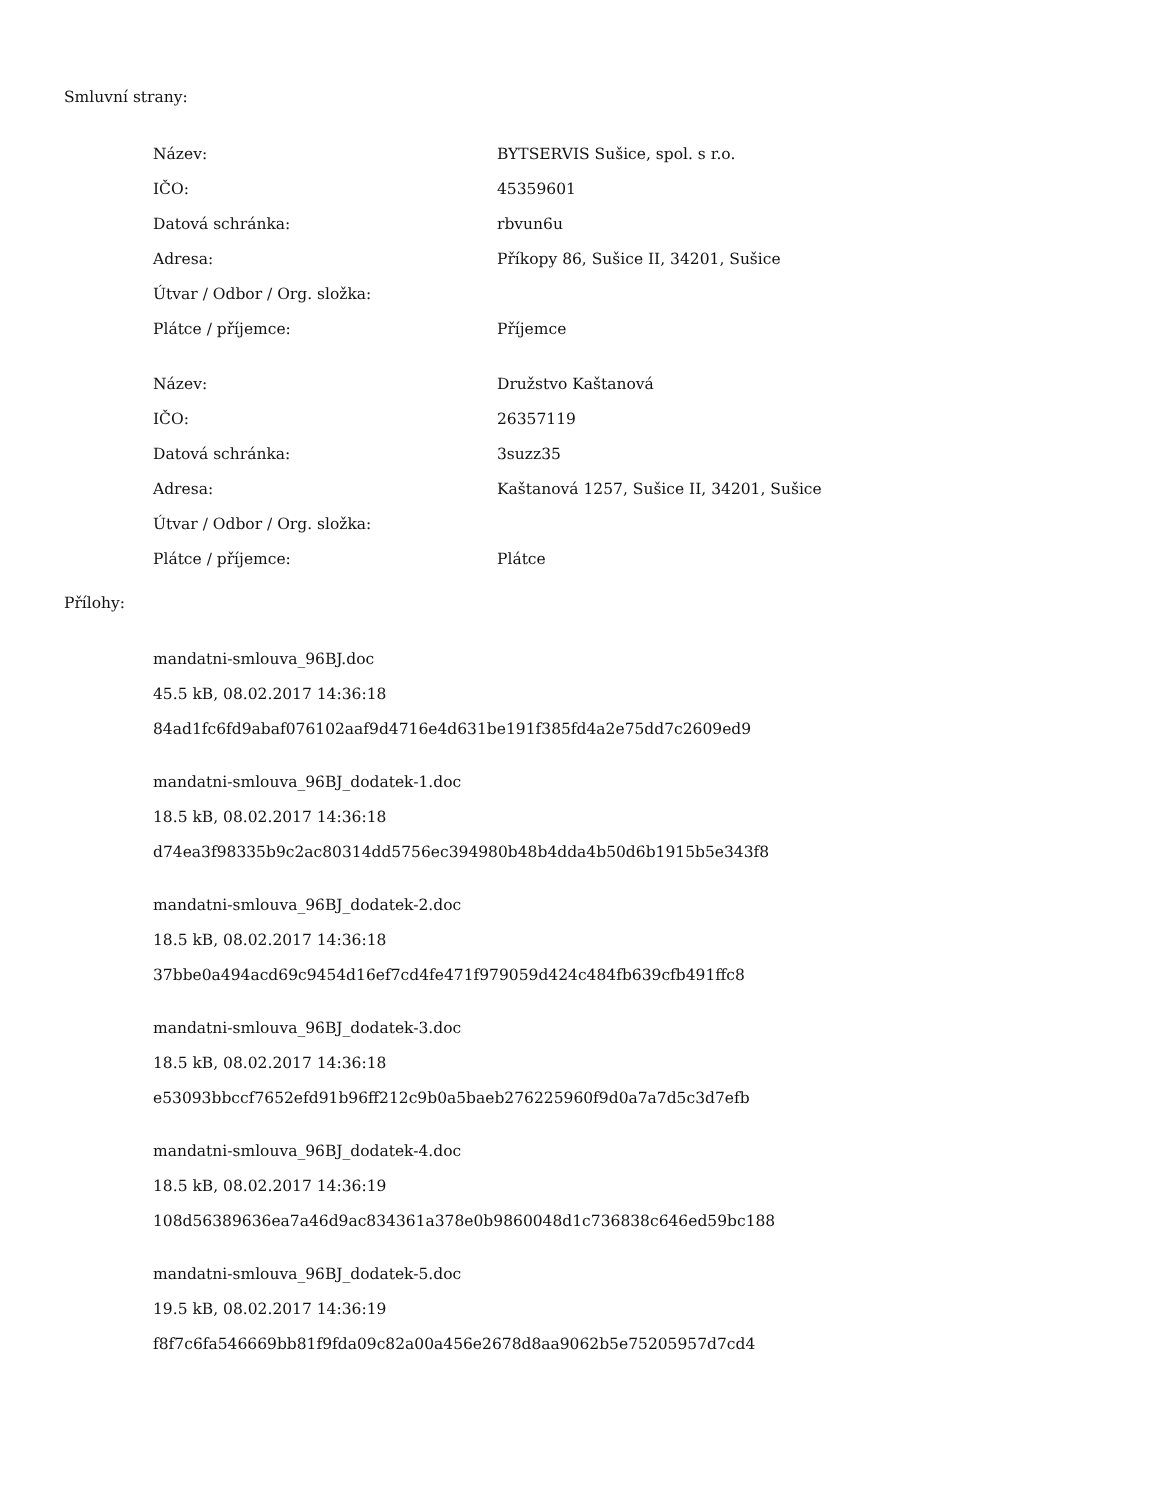Smluvní strany:
| Název: | BYTSERVIS Sušice, spol. s r.o. |
| IČO: | 45359601 |
| Datová schránka: | rbvun6u |
| Adresa: | Příkopy 86, Sušice II, 34201, Sušice |
| Útvar / Odbor / Org. složka: | |
| Plátce / příjemce: | Příjemce |
| Název: | Družstvo Kaštanová |
| IČO: | 26357119 |
| Datová schránka: | 3suzz35 |
| Adresa: | Kaštanová 1257, Sušice II, 34201, Sušice |
| Útvar / Odbor / Org. složka: | |
| Plátce / příjemce: | Plátce |
Přílohy:
mandatni-smlouva_96BJ.doc
45.5 kB, 08.02.2017 14:36:18
84ad1fc6fd9abaf076102aaf9d4716e4d631be191f385fd4a2e75dd7c2609ed9
mandatni-smlouva_96BJ_dodatek-1.doc
18.5 kB, 08.02.2017 14:36:18
d74ea3f98335b9c2ac80314dd5756ec394980b48b4dda4b50d6b1915b5e343f8
mandatni-smlouva_96BJ_dodatek-2.doc
18.5 kB, 08.02.2017 14:36:18
37bbe0a494acd69c9454d16ef7cd4fe471f979059d424c484fb639cfb491ffc8
mandatni-smlouva_96BJ_dodatek-3.doc
18.5 kB, 08.02.2017 14:36:18
e53093bbccf7652efd91b96ff212c9b0a5baeb276225960f9d0a7a7d5c3d7efb
mandatni-smlouva_96BJ_dodatek-4.doc
18.5 kB, 08.02.2017 14:36:19
108d56389636ea7a46d9ac834361a378e0b9860048d1c736838c646ed59bc188
mandatni-smlouva_96BJ_dodatek-5.doc
19.5 kB, 08.02.2017 14:36:19
f8f7c6fa546669bb81f9fda09c82a00a456e2678d8aa9062b5e75205957d7cd4